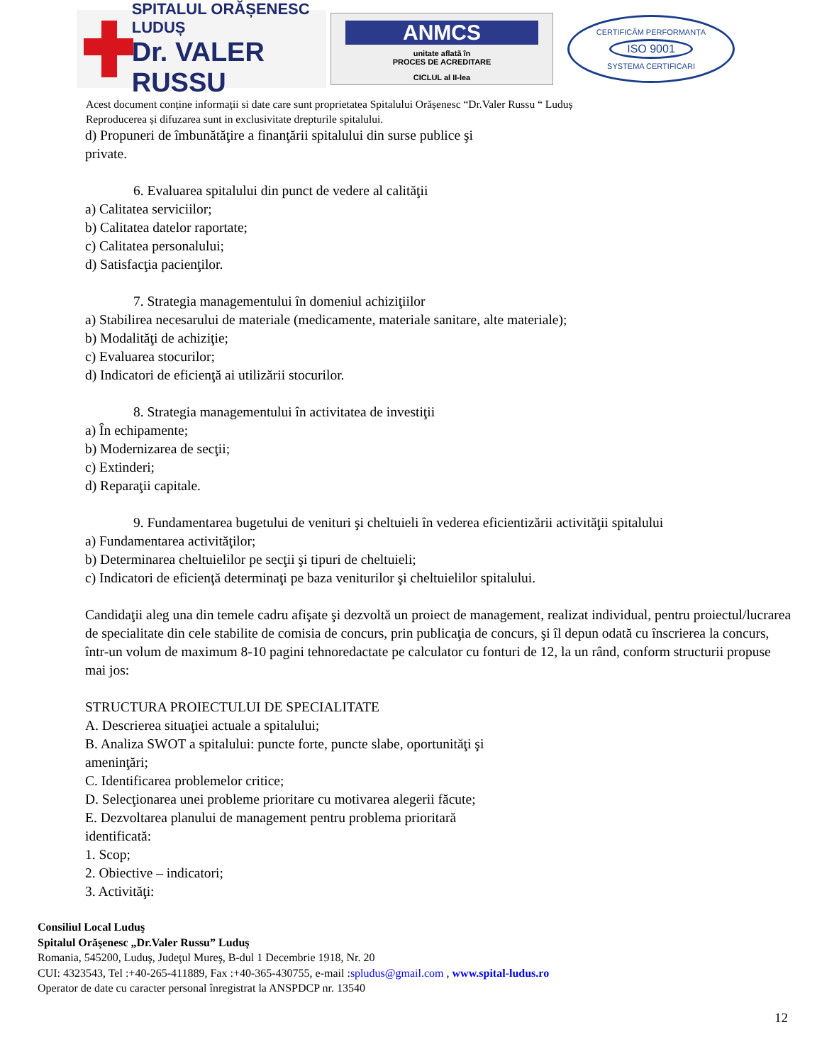SPITALUL ORĂȘENESC LUDUȘ
Dr. VALER RUSSU
ANMCS
unitate aflată în
PROCES DE ACREDITARE
CICLUL al II-lea
CERTIFICĂM PERFORMANȚA
ISO 9001
SYSTEMA CERTIFICARI
Acest document conține informații si date care sunt proprietatea Spitalului Orășenesc “Dr.Valer Russu “ Luduș
Reproducerea și difuzarea sunt in exclusivitate drepturile spitalului.
d) Propuneri de îmbunătăţire a finanţării spitalului din surse publice şi
private.
6. Evaluarea spitalului din punct de vedere al calităţii
a) Calitatea serviciilor;
b) Calitatea datelor raportate;
c) Calitatea personalului;
d) Satisfacţia pacienţilor.
7. Strategia managementului în domeniul achiziţiilor
a) Stabilirea necesarului de materiale (medicamente, materiale sanitare, alte materiale);
b) Modalităţi de achiziţie;
c) Evaluarea stocurilor;
d) Indicatori de eficienţă ai utilizării stocurilor.
8. Strategia managementului în activitatea de investiţii
a) În echipamente;
b) Modernizarea de secţii;
c) Extinderi;
d) Reparaţii capitale.
9. Fundamentarea bugetului de venituri şi cheltuieli în vederea eficientizării activităţii spitalului
a) Fundamentarea activităţilor;
b) Determinarea cheltuielilor pe secţii şi tipuri de cheltuieli;
c) Indicatori de eficienţă determinaţi pe baza veniturilor şi cheltuielilor spitalului.
Candidaţii aleg una din temele cadru afişate şi dezvoltă un proiect de management, realizat individual, pentru proiectul/lucrarea de specialitate din cele stabilite de comisia de concurs, prin publicaţia de concurs, şi îl depun odată cu înscrierea la concurs, într-un volum de maximum 8-10 pagini tehnoredactate pe calculator cu fonturi de 12, la un rând, conform structurii propuse mai jos:
STRUCTURA PROIECTULUI DE SPECIALITATE
A. Descrierea situaţiei actuale a spitalului;
B. Analiza SWOT a spitalului: puncte forte, puncte slabe, oportunităţi şi
ameninţări;
C. Identificarea problemelor critice;
D. Selecţionarea unei probleme prioritare cu motivarea alegerii făcute;
E. Dezvoltarea planului de management pentru problema prioritară
identificată:
1. Scop;
2. Obiective – indicatori;
3. Activităţi:
Consiliul Local Luduş
Spitalul Orăşenesc „Dr.Valer Russu” Luduş
Romania, 545200, Luduş, Judeţul Mureş, B-dul 1 Decembrie 1918, Nr. 20
CUI: 4323543, Tel :+40-265-411889, Fax :+40-365-430755, e-mail :spludus@gmail.com , www.spital-ludus.ro
Operator de date cu caracter personal înregistrat la ANSPDCP nr. 13540
12